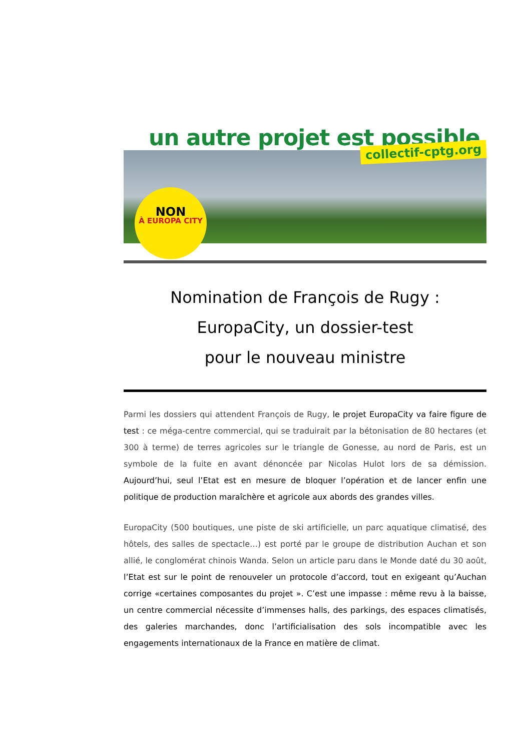un autre projet est possible
NON
À EUROPA CITY
collectif-cptg.org
Nomination de François de Rugy :
EuropaCity, un dossier-test
pour le nouveau ministre
Parmi les dossiers qui attendent François de Rugy, le projet EuropaCity va faire figure de test : ce méga-centre commercial, qui se traduirait par la bétonisation de 80 hectares (et 300 à terme) de terres agricoles sur le triangle de Gonesse, au nord de Paris, est un symbole de la fuite en avant dénoncée par Nicolas Hulot lors de sa démission. Aujourd’hui, seul l’Etat est en mesure de bloquer l’opération et de lancer enfin une politique de production maraîchère et agricole aux abords des grandes villes.
EuropaCity (500 boutiques, une piste de ski artificielle, un parc aquatique climatisé, des hôtels, des salles de spectacle…) est porté par le groupe de distribution Auchan et son allié, le conglomérat chinois Wanda. Selon un article paru dans le Monde daté du 30 août, l’Etat est sur le point de renouveler un protocole d’accord, tout en exigeant qu’Auchan corrige «certaines composantes du projet ». C’est une impasse : même revu à la baisse, un centre commercial nécessite d’immenses halls, des parkings, des espaces climatisés, des galeries marchandes, donc l’artificialisation des sols incompatible avec les engagements internationaux de la France en matière de climat.